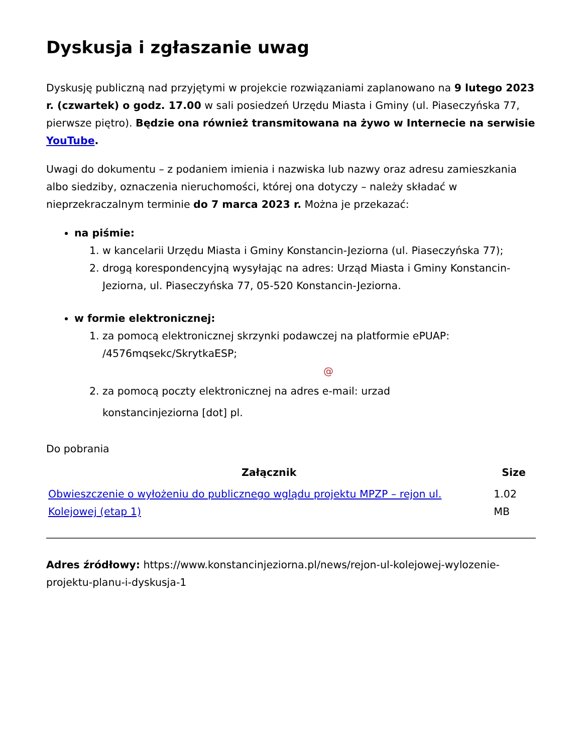Dyskusja i zgłaszanie uwag
Dyskusję publiczną nad przyjętymi w projekcie rozwiązaniami zaplanowano na 9 lutego 2023 r. (czwartek) o godz. 17.00 w sali posiedzeń Urzędu Miasta i Gminy (ul. Piaseczyńska 77, pierwsze piętro). Będzie ona również transmitowana na żywo w Internecie na serwisie YouTube.
Uwagi do dokumentu – z podaniem imienia i nazwiska lub nazwy oraz adresu zamieszkania albo siedziby, oznaczenia nieruchomości, której ona dotyczy – należy składać w nieprzekraczalnym terminie do 7 marca 2023 r. Można je przekazać:
na piśmie:
1. w kancelarii Urzędu Miasta i Gminy Konstancin-Jeziorna (ul. Piaseczyńska 77);
2. drogą korespondencyjną wysyłając na adres: Urząd Miasta i Gminy Konstancin-Jeziorna, ul. Piaseczyńska 77, 05-520 Konstancin-Jeziorna.
w formie elektronicznej:
1. za pomocą elektronicznej skrzynki podawczej na platformie ePUAP: /4576mqsekc/SkrytkaESP;
@
2. za pomocą poczty elektronicznej na adres e-mail: urzad
konstancinjeziorna [dot] pl.
Do pobrania
| Załącznik | Size |
| --- | --- |
| Obwieszczenie o wyłożeniu do publicznego wglądu projektu MPZP – rejon ul. Kolejowej (etap 1) | 1.02 MB |
Adres źródłowy: https://www.konstancinjeziorna.pl/news/rejon-ul-kolejowej-wylozenie-projektu-planu-i-dyskusja-1